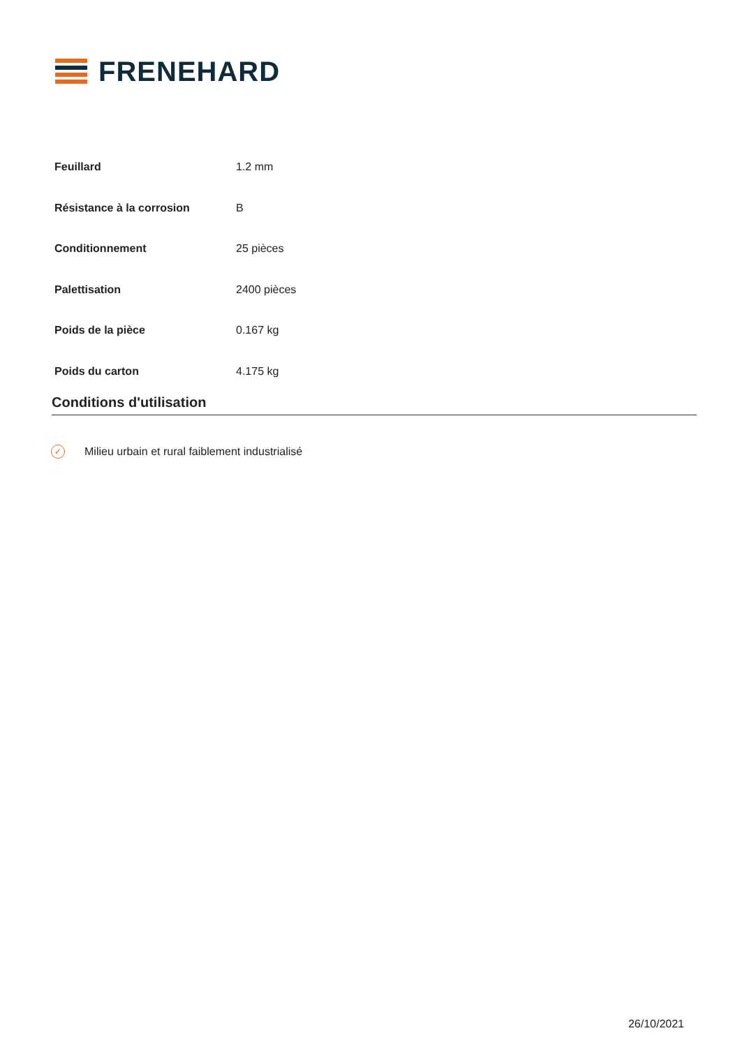FRENEHARD
| Feuillard | 1.2 mm |
| Résistance à la corrosion | B |
| Conditionnement | 25 pièces |
| Palettisation | 2400 pièces |
| Poids de la pièce | 0.167 kg |
| Poids du carton | 4.175 kg |
Conditions d'utilisation
✓ Milieu urbain et rural faiblement industrialisé
26/10/2021